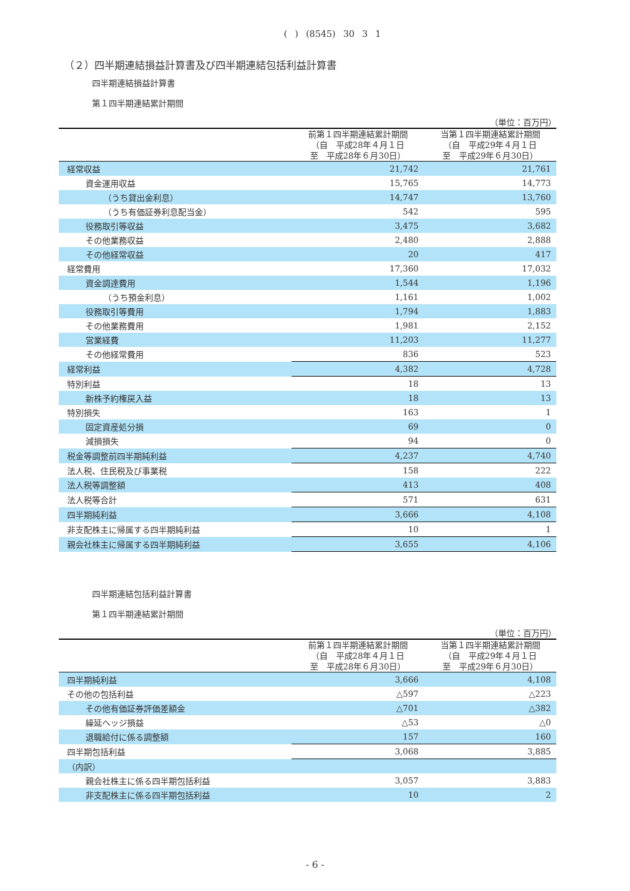( ) (8545) 30 3 1
（２）四半期連結損益計算書及び四半期連結包括利益計算書
四半期連結損益計算書
第１四半期連結累計期間
（単位：百万円）
| | 前第１四半期連結累計期間 （自 平成28年４月１日 至 平成28年６月30日） | 当第１四半期連結累計期間 （自 平成29年４月１日 至 平成29年６月30日） |
| --- | --- | --- |
| 経常収益 | 21,742 | 21,761 |
| 資金運用収益 | 15,765 | 14,773 |
| （うち貸出金利息） | 14,747 | 13,760 |
| （うち有価証券利息配当金） | 542 | 595 |
| 役務取引等収益 | 3,475 | 3,682 |
| その他業務収益 | 2,480 | 2,888 |
| その他経常収益 | 20 | 417 |
| 経常費用 | 17,360 | 17,032 |
| 資金調達費用 | 1,544 | 1,196 |
| （うち預金利息） | 1,161 | 1,002 |
| 役務取引等費用 | 1,794 | 1,883 |
| その他業務費用 | 1,981 | 2,152 |
| 営業経費 | 11,203 | 11,277 |
| その他経常費用 | 836 | 523 |
| 経常利益 | 4,382 | 4,728 |
| 特別利益 | 18 | 13 |
| 新株予約権戻入益 | 18 | 13 |
| 特別損失 | 163 | 1 |
| 固定資産処分損 | 69 | 0 |
| 減損損失 | 94 | 0 |
| 税金等調整前四半期純利益 | 4,237 | 4,740 |
| 法人税、住民税及び事業税 | 158 | 222 |
| 法人税等調整額 | 413 | 408 |
| 法人税等合計 | 571 | 631 |
| 四半期純利益 | 3,666 | 4,108 |
| 非支配株主に帰属する四半期純利益 | 10 | 1 |
| 親会社株主に帰属する四半期純利益 | 3,655 | 4,106 |
四半期連結包括利益計算書
第１四半期連結累計期間
（単位：百万円）
| | 前第１四半期連結累計期間 （自 平成28年４月１日 至 平成28年６月30日） | 当第１四半期連結累計期間 （自 平成29年４月１日 至 平成29年６月30日） |
| --- | --- | --- |
| 四半期純利益 | 3,666 | 4,108 |
| その他の包括利益 | △597 | △223 |
| その他有価証券評価差額金 | △701 | △382 |
| 繰延ヘッジ損益 | △53 | △0 |
| 退職給付に係る調整額 | 157 | 160 |
| 四半期包括利益 | 3,068 | 3,885 |
| （内訳） | | |
| 親会社株主に係る四半期包括利益 | 3,057 | 3,883 |
| 非支配株主に係る四半期包括利益 | 10 | 2 |
- 6 -